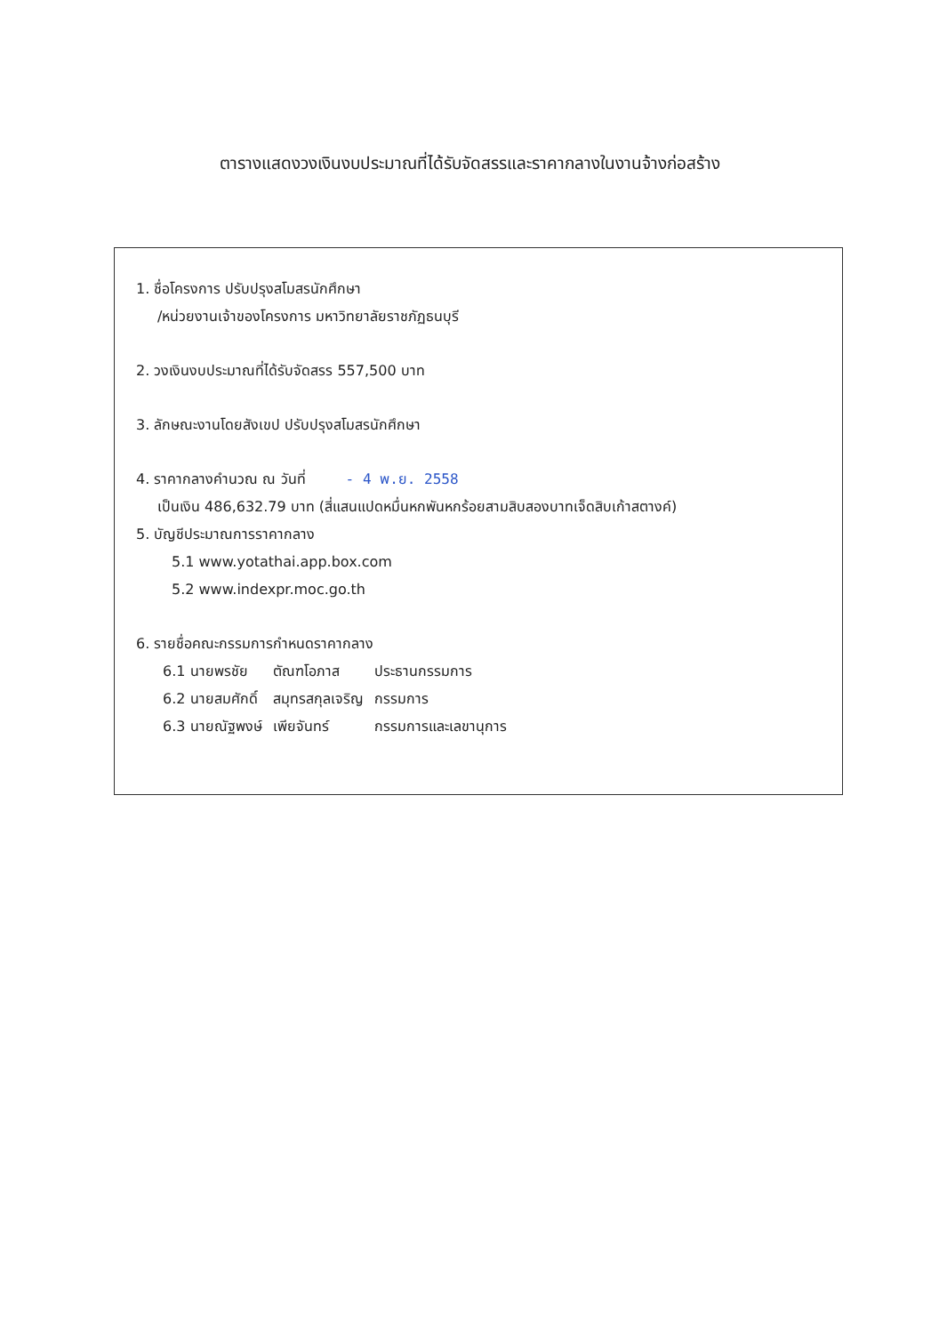ตารางแสดงวงเงินงบประมาณที่ได้รับจัดสรรและราคากลางในงานจ้างก่อสร้าง
1. ชื่อโครงการ ปรับปรุงสโมสรนักศึกษา
/หน่วยงานเจ้าของโครงการ มหาวิทยาลัยราชภัฏธนบุรี
2. วงเงินงบประมาณที่ได้รับจัดสรร 557,500 บาท
3. ลักษณะงานโดยสังเขป ปรับปรุงสโมสรนักศึกษา
4. ราคากลางคำนวณ ณ วันที่ - 4 พ.ย. 2558
เป็นเงิน 486,632.79 บาท (สี่แสนแปดหมื่นหกพันหกร้อยสามสิบสองบาทเจ็ดสิบเก้าสตางค์)
5. บัญชีประมาณการราคากลาง
5.1 www.yotathai.app.box.com
5.2 www.indexpr.moc.go.th
6. รายชื่อคณะกรรมการกำหนดราคากลาง
| 6.1 นายพรชัย | ตัณฑโอภาส | ประธานกรรมการ |
| 6.2 นายสมศักดิ์ | สมุทรสกุลเจริญ | กรรมการ |
| 6.3 นายณัฐพงษ์ | เพียจันทร์ | กรรมการและเลขานุการ |